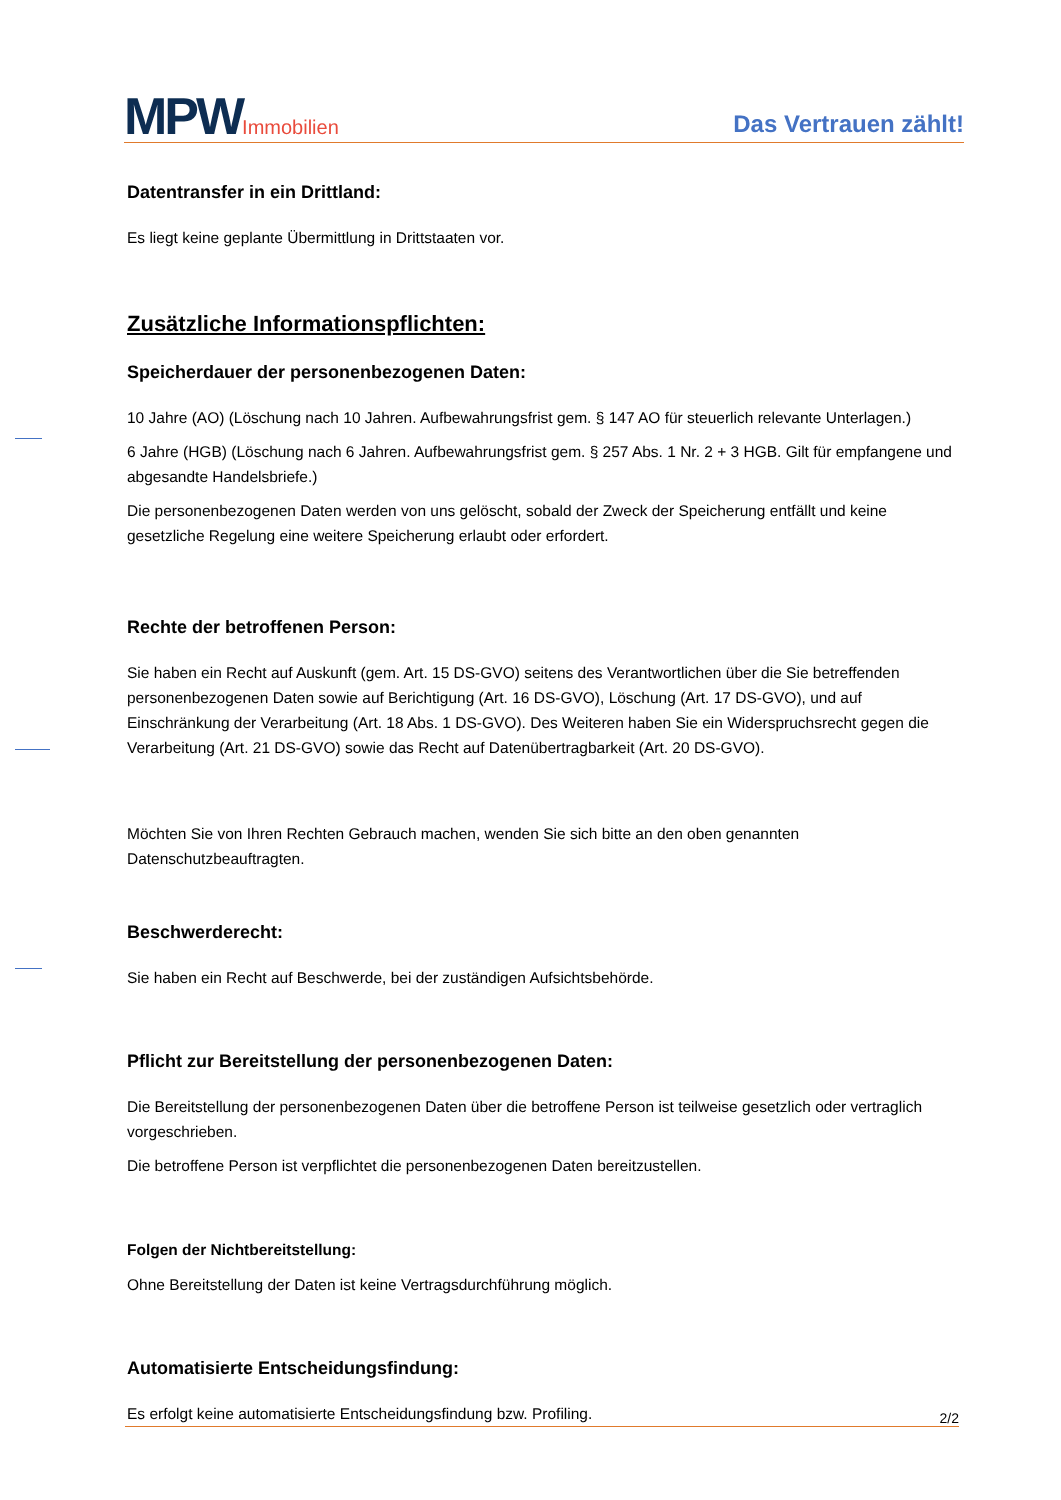MPWImmobilien
Das Vertrauen zählt!
Datentransfer in ein Drittland:
Es liegt keine geplante Übermittlung in Drittstaaten vor.
Zusätzliche Informationspflichten:
Speicherdauer der personenbezogenen Daten:
10 Jahre (AO) (Löschung nach 10 Jahren. Aufbewahrungsfrist gem. § 147 AO für steuerlich relevante Unterlagen.)
6 Jahre (HGB) (Löschung nach 6 Jahren. Aufbewahrungsfrist gem. § 257 Abs. 1 Nr. 2 + 3 HGB. Gilt für empfangene und abgesandte Handelsbriefe.)
Die personenbezogenen Daten werden von uns gelöscht, sobald der Zweck der Speicherung entfällt und keine gesetzliche Regelung eine weitere Speicherung erlaubt oder erfordert.
Rechte der betroffenen Person:
Sie haben ein Recht auf Auskunft (gem. Art. 15 DS-GVO) seitens des Verantwortlichen über die Sie betreffenden personenbezogenen Daten sowie auf Berichtigung (Art. 16 DS-GVO), Löschung (Art. 17 DS-GVO), und auf Einschränkung der Verarbeitung (Art. 18 Abs. 1 DS-GVO). Des Weiteren haben Sie ein Widerspruchsrecht gegen die Verarbeitung (Art. 21 DS-GVO) sowie das Recht auf Datenübertragbarkeit (Art. 20 DS-GVO).
Möchten Sie von Ihren Rechten Gebrauch machen, wenden Sie sich bitte an den oben genannten Datenschutzbeauftragten.
Beschwerderecht:
Sie haben ein Recht auf Beschwerde, bei der zuständigen Aufsichtsbehörde.
Pflicht zur Bereitstellung der personenbezogenen Daten:
Die Bereitstellung der personenbezogenen Daten über die betroffene Person ist teilweise gesetzlich oder vertraglich vorgeschrieben.
Die betroffene Person ist verpflichtet die personenbezogenen Daten bereitzustellen.
Folgen der Nichtbereitstellung:
Ohne Bereitstellung der Daten ist keine Vertragsdurchführung möglich.
Automatisierte Entscheidungsfindung:
Es erfolgt keine automatisierte Entscheidungsfindung bzw. Profiling.
2/2